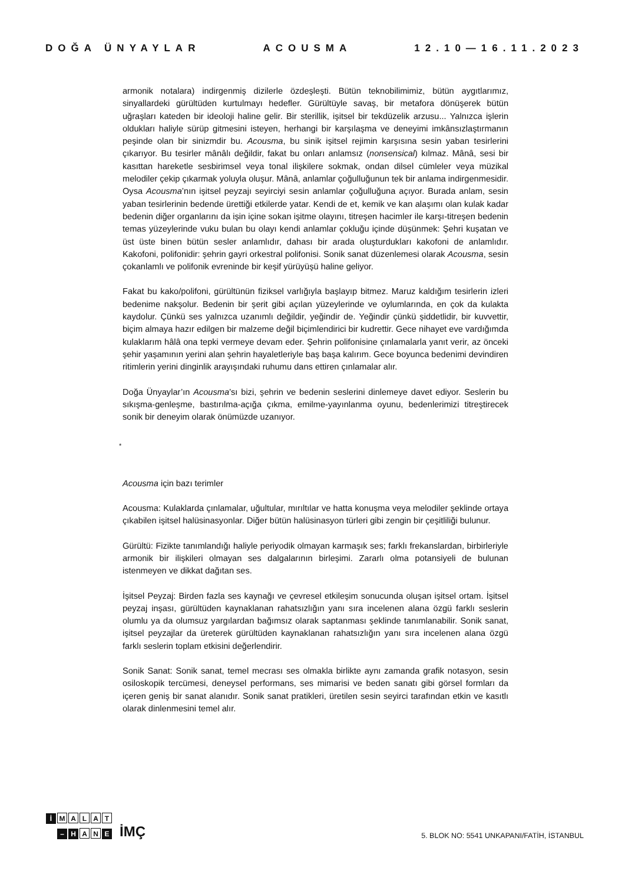DOĞA ÜNYAYLAR ACOUSMA 12.10—16.11.2023
armonik notalara) indirgenmiş dizilerle özdeşleşti. Bütün teknobilimimiz, bütün aygıtlarımız, sinyallardeki gürültüden kurtulmayı hedefler. Gürültüyle savaş, bir metafora dönüşerek bütün uğraşları kateden bir ideoloji haline gelir. Bir sterillik, işitsel bir tekdüzelik arzusu... Yalnızca işlerin oldukları haliyle sürüp gitmesini isteyen, herhangi bir karşılaşma ve deneyimi imkânsızlaştırmanın peşinde olan bir sinizmdir bu. Acousma, bu sinik işitsel rejimin karşısına sesin yaban tesirlerini çıkarıyor. Bu tesirler mânâlı değildir, fakat bu onları anlamsız (nonsensical) kılmaz. Mânâ, sesi bir kasıttan hareketle sesbirimsel veya tonal ilişkilere sokmak, ondan dilsel cümleler veya müzikal melodiler çekip çıkarmak yoluyla oluşur. Mânâ, anlamlar çoğulluğunun tek bir anlama indirgenmesidir. Oysa Acousma’nın işitsel peyzajı seyirciyi sesin anlamlar çoğulluğuna açıyor. Burada anlam, sesin yaban tesirlerinin bedende ürettiği etkilerde yatar. Kendi de et, kemik ve kan alaşımı olan kulak kadar bedenin diğer organlarını da işin içine sokan işitme olayını, titreşen hacimler ile karşı-titreşen bedenin temas yüzeylerinde vuku bulan bu olayı kendi anlamlar çokluğu içinde düşünmek: Şehri kuşatan ve üst üste binen bütün sesler anlamlıdır, dahası bir arada oluşturdukları kakofoni de anlamlıdır. Kakofoni, polifonidir: şehrin gayri orkestral polifonisi. Sonik sanat düzenlemesi olarak Acousma, sesin çokanlamlı ve polifonik evreninde bir keşif yürüyüşü haline geliyor.
Fakat bu kako/polifoni, gürültünün fiziksel varlığıyla başlayıp bitmez. Maruz kaldığım tesirlerin izleri bedenime nakşolur. Bedenin bir şerit gibi açılan yüzeylerinde ve oylumlarında, en çok da kulakta kaydolur. Çünkü ses yalnızca uzanımlı değildir, yeğindir de. Yeğindir çünkü şiddetlidir, bir kuvvettir, biçim almaya hazır edilgen bir malzeme değil biçimlendirici bir kudrettir. Gece nihayet eve vardığımda kulaklarım hâlâ ona tepki vermeye devam eder. Şehrin polifonisine çınlamalarla yanıt verir, az önceki şehir yaşamının yerini alan şehrin hayaletleriyle baş başa kalırım. Gece boyunca bedenimi devindiren ritimlerin yerini dinginlik arayışındaki ruhumu dans ettiren çınlamalar alır.
Doğa Ünyaylar’ın Acousma’sı bizi, şehrin ve bedenin seslerini dinlemeye davet ediyor. Seslerin bu sıkışma-genleşme, bastırılma-açığa çıkma, emilme-yayınlanma oyunu, bedenlerimizi titreştirecek sonik bir deneyim olarak önümüzde uzanıyor.
*
Acousma için bazı terimler
Acousma: Kulaklarda çınlamalar, uğultular, mırıltılar ve hatta konuşma veya melodiler şeklinde ortaya çıkabilen işitsel halüsinasyonlar. Diğer bütün halüsinasyon türleri gibi zengin bir çeşitliliği bulunur.
Gürültü: Fizikte tanımlandığı haliyle periyodik olmayan karmaşık ses; farklı frekanslardan, birbirleriyle armonik bir ilişkileri olmayan ses dalgalarının birleşimi. Zararlı olma potansiyeli de bulunan istenmeyen ve dikkat dağıtan ses.
İşitsel Peyzaj: Birden fazla ses kaynağı ve çevresel etkileşim sonucunda oluşan işitsel ortam. İşitsel peyzaj inşası, gürültüden kaynaklanan rahatsızlığın yanı sıra incelenen alana özgü farklı seslerin olumlu ya da olumsuz yargılardan bağımsız olarak saptanması şeklinde tanımlanabilir. Sonik sanat, işitsel peyzajlar da üreterek gürültüden kaynaklanan rahatsızlığın yanı sıra incelenen alana özgü farklı seslerin toplam etkisini değerlendirir.
Sonik Sanat: Sonik sanat, temel mecrası ses olmakla birlikte aynı zamanda grafik notasyon, sesin osiloskopik tercümesi, deneysel performans, ses mimarisi ve beden sanatı gibi görsel formları da içeren geniş bir sanat alanıdır. Sonik sanat pratikleri, üretilen sesin seyirci tarafından etkin ve kasıtlı olarak dinlenmesini temel alır.
İ MALAT
– H A N E
İMÇ
5. BLOK NO: 5541 UNKAPANI/FATİH, İSTANBUL